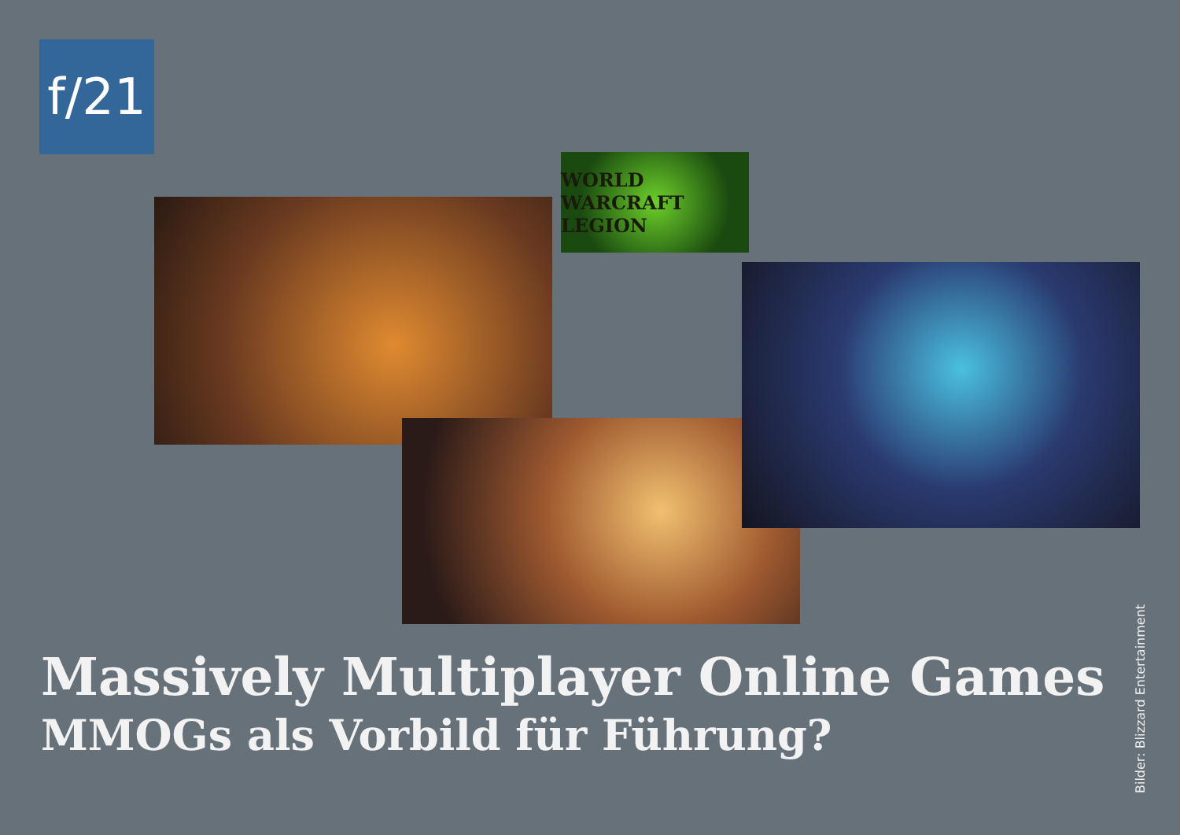f/21
WORLD WARCRAFT LEGION
Massively Multiplayer Online Games
MMOGs als Vorbild für Führung?
Bilder: Blizzard Entertainment